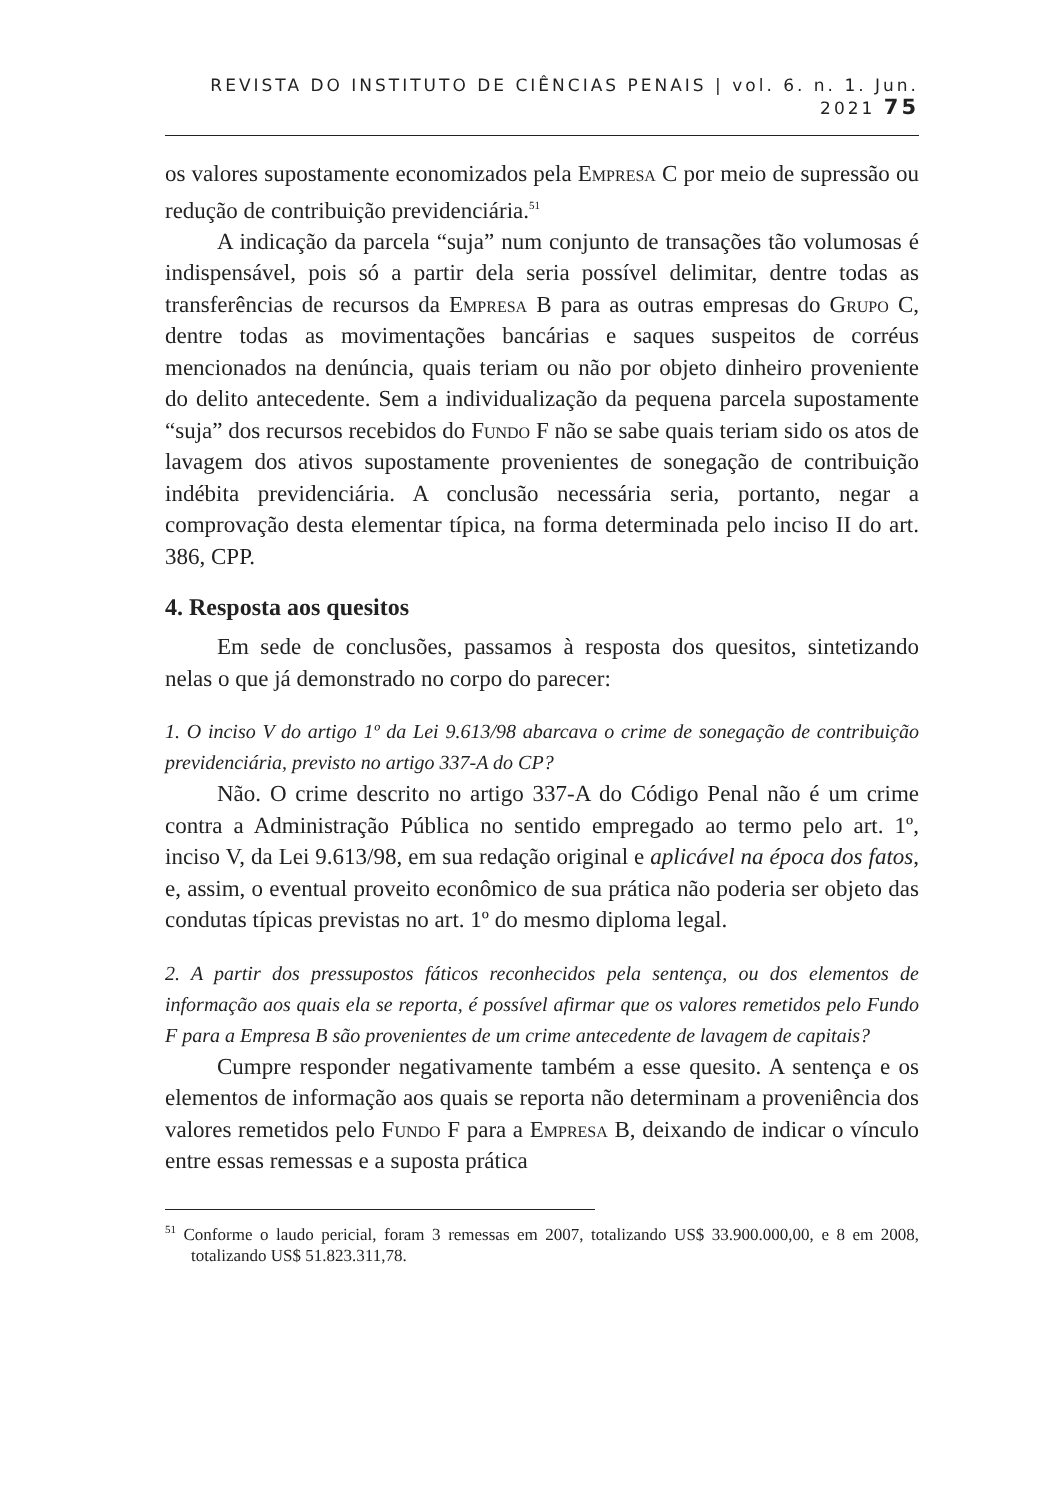REVISTA DO INSTITUTO DE CIÊNCIAS PENAIS | vol. 6. n. 1. Jun. 2021 75
os valores supostamente economizados pela Empresa C por meio de supressão ou redução de contribuição previdenciária.<sup>51</sup>
A indicação da parcela “suja” num conjunto de transações tão volumosas é indispensável, pois só a partir dela seria possível delimitar, dentre todas as transferências de recursos da Empresa B para as outras empresas do Grupo C, dentre todas as movimentações bancárias e saques suspeitos de corréus mencionados na denúncia, quais teriam ou não por objeto dinheiro proveniente do delito antecedente. Sem a individualização da pequena parcela supostamente “suja” dos recursos recebidos do Fundo F não se sabe quais teriam sido os atos de lavagem dos ativos supostamente provenientes de sonegação de contribuição indébita previdenciária. A conclusão necessária seria, portanto, negar a comprovação desta elementar típica, na forma determinada pelo inciso II do art. 386, CPP.
4. Resposta aos quesitos
Em sede de conclusões, passamos à resposta dos quesitos, sintetizando nelas o que já demonstrado no corpo do parecer:
1. O inciso V do artigo 1º da Lei 9.613/98 abarcava o crime de sonegação de contribuição previdenciária, previsto no artigo 337-A do CP?
Não. O crime descrito no artigo 337-A do Código Penal não é um crime contra a Administração Pública no sentido empregado ao termo pelo art. 1º, inciso V, da Lei 9.613/98, em sua redação original e aplicável na época dos fatos, e, assim, o eventual proveito econômico de sua prática não poderia ser objeto das condutas típicas previstas no art. 1º do mesmo diploma legal.
2. A partir dos pressupostos fáticos reconhecidos pela sentença, ou dos elementos de informação aos quais ela se reporta, é possível afirmar que os valores remetidos pelo Fundo F para a Empresa B são provenientes de um crime antecedente de lavagem de capitais?
Cumpre responder negativamente também a esse quesito. A sentença e os elementos de informação aos quais se reporta não determinam a proveniência dos valores remetidos pelo Fundo F para a Empresa B, deixando de indicar o vínculo entre essas remessas e a suposta prática
<sup>51</sup> Conforme o laudo pericial, foram 3 remessas em 2007, totalizando US$ 33.900.000,00, e 8 em 2008, totalizando US$ 51.823.311,78.